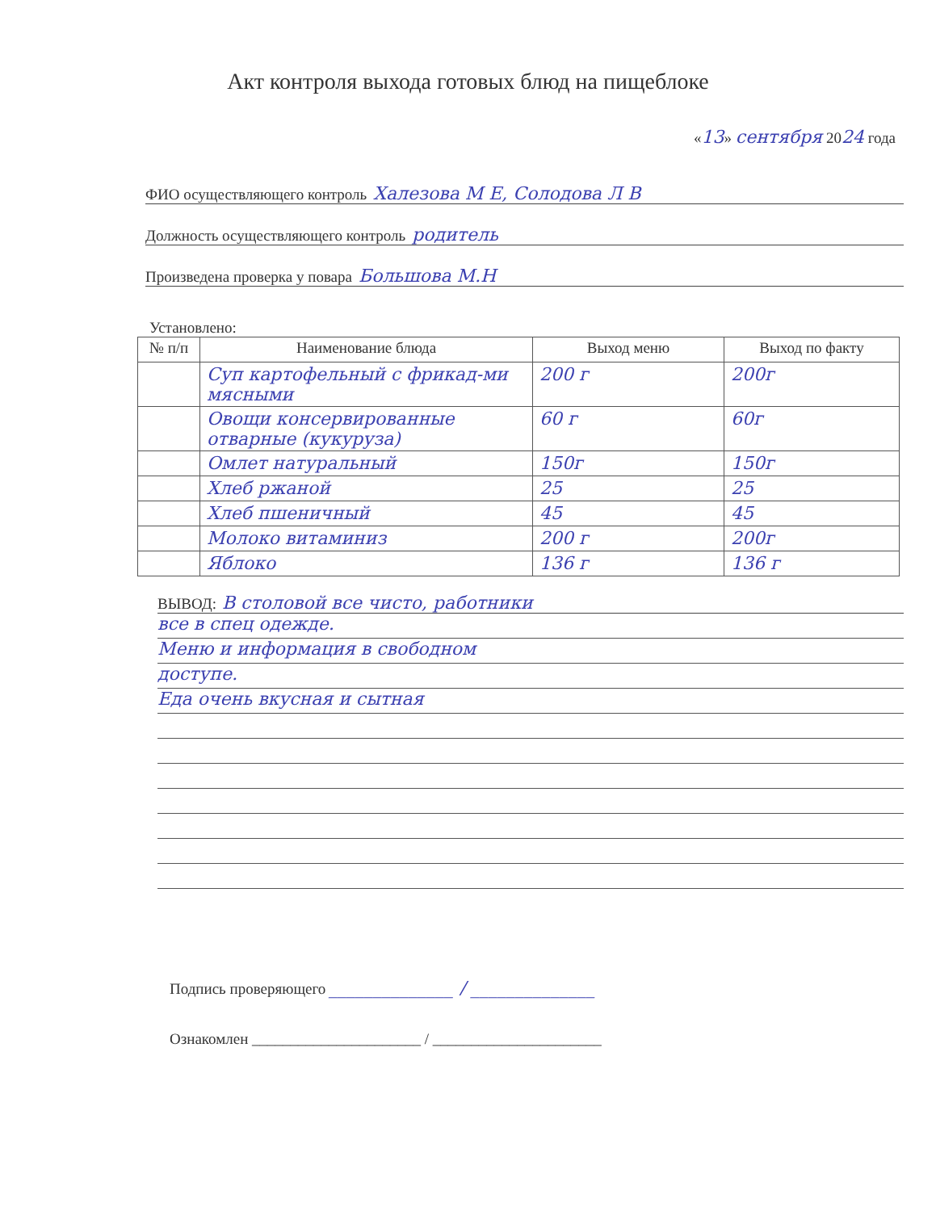Акт контроля выхода готовых блюд на пищеблоке
«13» сентября 2024 года
ФИО осуществляющего контроль Халезова М Е, Солодова Л В
Должность осуществляющего контроль родитель
Произведена проверка у повара Большова М.Н
Установлено:
| № п/п | Наименование блюда | Выход меню | Выход по факту |
| --- | --- | --- | --- |
| | Суп картофельный с фрикад-ми мясными | 200 г | 200г |
| | Овощи консервированные отварные (кукуруза) | 60 г | 60г |
| | Омлет натуральный | 150г | 150г |
| | Хлеб ржаной | 25 | 25 |
| | Хлеб пшеничный | 45 | 45 |
| | Молоко витаминиз | 200 г | 200г |
| | Яблоко | 136 г | 136 г |
ВЫВОД: В столовой все чисто, работники
все в спец одежде.
Меню и информация в свободном
доступе.
Еда очень вкусная и сытная
Подпись проверяющего ______________ / ______________
Ознакомлен ______________________ / ______________________